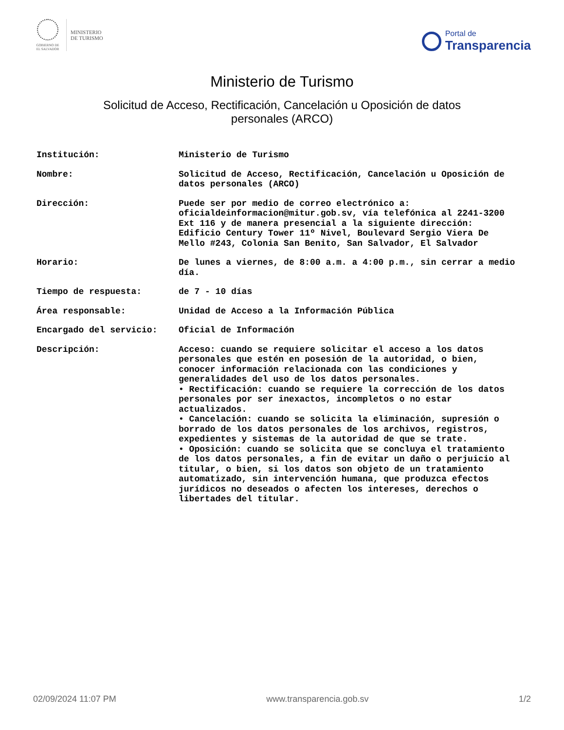GOBIERNO DE
EL SALVADOR
MINISTERIO
DE TURISMO
Portal de
Transparencia
Ministerio de Turismo
Solicitud de Acceso, Rectificación, Cancelación u Oposición de datos
personales (ARCO)
| Institución: | Ministerio de Turismo |
| Nombre: | Solicitud de Acceso, Rectificación, Cancelación u Oposición de datos personales (ARCO) |
| Dirección: | Puede ser por medio de correo electrónico a: oficialdeinformacion@mitur.gob.sv, vía telefónica al 2241-3200 Ext 116 y de manera presencial a la siguiente dirección: Edificio Century Tower 11º Nivel, Boulevard Sergio Viera De Mello #243, Colonia San Benito, San Salvador, El Salvador |
| Horario: | De lunes a viernes, de 8:00 a.m. a 4:00 p.m., sin cerrar a medio día. |
| Tiempo de respuesta: | de 7 - 10 días |
| Área responsable: | Unidad de Acceso a la Información Pública |
| Encargado del servicio: | Oficial de Información |
| Descripción: | Acceso: cuando se requiere solicitar el acceso a los datos personales que estén en posesión de la autoridad, o bien, conocer información relacionada con las condiciones y generalidades del uso de los datos personales. • Rectificación: cuando se requiere la corrección de los datos personales por ser inexactos, incompletos o no estar actualizados. • Cancelación: cuando se solicita la eliminación, supresión o borrado de los datos personales de los archivos, registros, expedientes y sistemas de la autoridad de que se trate. • Oposición: cuando se solicita que se concluya el tratamiento de los datos personales, a fin de evitar un daño o perjuicio al titular, o bien, si los datos son objeto de un tratamiento automatizado, sin intervención humana, que produzca efectos jurídicos no deseados o afecten los intereses, derechos o libertades del titular. |
02/09/2024 11:07 PM www.transparencia.gob.sv 1/2